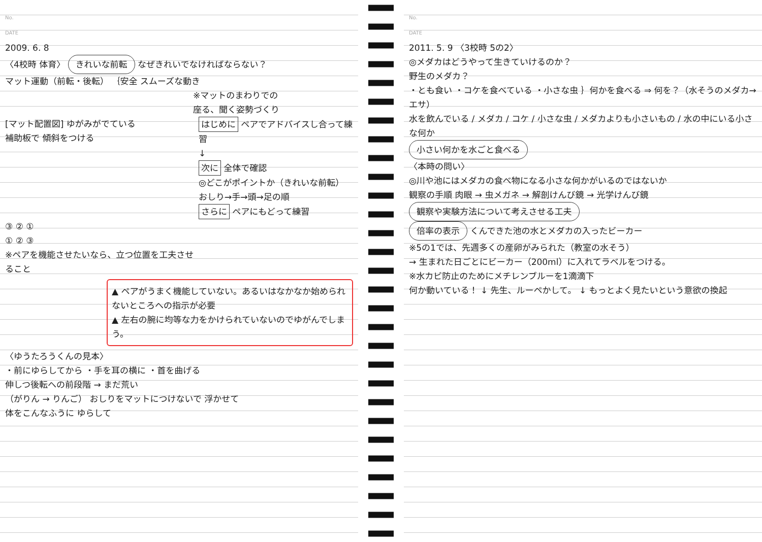No.
DATE
2009. 6. 8
〈4校時 体育〉 きれいな前転 なぜきれいでなければならない？
マット運動（前転・後転） ｛安全 スムーズな動き
※マットのまわりでの
座る、聞く姿勢づくり
[マット配置図] ゆがみがでている
補助板で 傾斜をつける
はじめに ペアでアドバイスし合って練習
↓
次に 全体で確認
◎どこがポイントか（きれいな前転）
おしり→手→頭→足の順
さらに ペアにもどって練習
③ ② ①
① ② ③
※ペアを機能させたいなら、立つ位置を工夫させること
▲ ペアがうまく機能していない。あるいはなかなか始められないところへの指示が必要
▲ 左右の腕に均等な力をかけられていないのでゆがんでしまう。
〈ゆうたろうくんの見本〉
・前にゆらしてから ・手を耳の横に ・首を曲げる
伸しつ後転への前段階 → まだ荒い
（がりん → りんご） おしりをマットにつけないで 浮かせて
体をこんなふうに ゆらして
No.
DATE
2011. 5. 9 〈3校時 5の2〉
◎メダカはどうやって生きていけるのか？
野生のメダカ？
・とも食い ・コケを食べている ・小さな虫 ｝何かを食べる ⇒ 何を？（水そうのメダカ→エサ）
水を飲んでいる / メダカ / コケ / 小さな虫 / メダカよりも小さいもの / 水の中にいる小さな何か
小さい何かを水ごと食べる
〈本時の問い〉
◎川や池にはメダカの食べ物になる小さな何かがいるのではないか
観察の手順 肉眼 → 虫メガネ → 解剖けんび鏡 → 光学けんび鏡 観察や実験方法について考えさせる工夫
倍率の表示 くんできた池の水とメダカの入ったビーカー
※5の1では、先週多くの産卵がみられた（教室の水そう）
→ 生まれた日ごとにビーカー（200ml）に入れてラベルをつける。
※水カビ防止のためにメチレンブルーを1滴滴下
何か動いている！ ↓ 先生、ルーペかして。 ↓ もっとよく見たいという意欲の換起